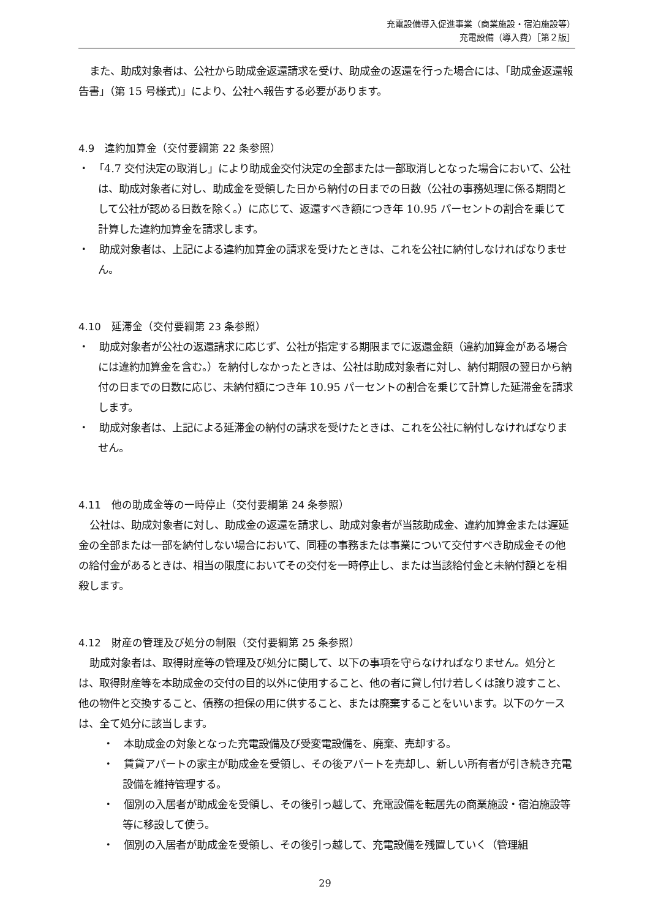充電設備導入促進事業（商業施設・宿泊施設等）
充電設備（導入費）［第２版］
また、助成対象者は、公社から助成金返還請求を受け、助成金の返還を行った場合には、「助成金返還報告書」（第 15 号様式)」により、公社へ報告する必要があります。
4.9　違約加算金（交付要綱第 22 条参照）
・　「4.7 交付決定の取消し」により助成金交付決定の全部または一部取消しとなった場合において、公社は、助成対象者に対し、助成金を受領した日から納付の日までの日数（公社の事務処理に係る期間として公社が認める日数を除く。）に応じて、返還すべき額につき年 10.95 パーセントの割合を乗じて計算した違約加算金を請求します。
・　助成対象者は、上記による違約加算金の請求を受けたときは、これを公社に納付しなければなりません。
4.10　延滞金（交付要綱第 23 条参照）
・　助成対象者が公社の返還請求に応じず、公社が指定する期限までに返還金額（違約加算金がある場合には違約加算金を含む。）を納付しなかったときは、公社は助成対象者に対し、納付期限の翌日から納付の日までの日数に応じ、未納付額につき年 10.95 パーセントの割合を乗じて計算した延滞金を請求します。
・　助成対象者は、上記による延滞金の納付の請求を受けたときは、これを公社に納付しなければなりません。
4.11　他の助成金等の一時停止（交付要綱第 24 条参照）
公社は、助成対象者に対し、助成金の返還を請求し、助成対象者が当該助成金、違約加算金または遅延金の全部または一部を納付しない場合において、同種の事務または事業について交付すべき助成金その他の給付金があるときは、相当の限度においてその交付を一時停止し、または当該給付金と未納付額とを相殺します。
4.12　財産の管理及び処分の制限（交付要綱第 25 条参照）
助成対象者は、取得財産等の管理及び処分に関して、以下の事項を守らなければなりません。処分とは、取得財産等を本助成金の交付の目的以外に使用すること、他の者に貸し付け若しくは譲り渡すこと、他の物件と交換すること、債務の担保の用に供すること、または廃棄することをいいます。以下のケースは、全て処分に該当します。
・　本助成金の対象となった充電設備及び受変電設備を、廃棄、売却する。
・　賃貸アパートの家主が助成金を受領し、その後アパートを売却し、新しい所有者が引き続き充電設備を維持管理する。
・　個別の入居者が助成金を受領し、その後引っ越して、充電設備を転居先の商業施設・宿泊施設等等に移設して使う。
・　個別の入居者が助成金を受領し、その後引っ越して、充電設備を残置していく（管理組
29